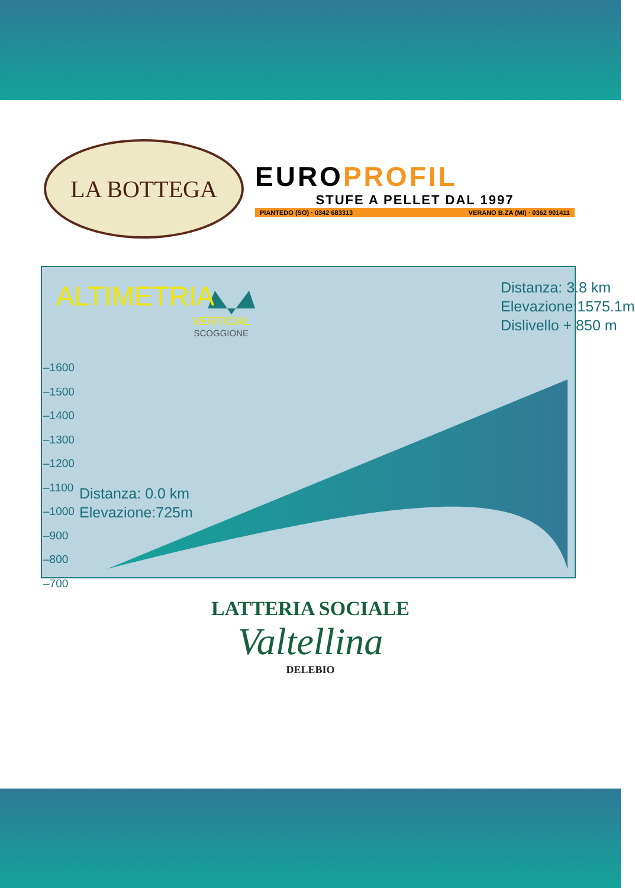LA BOTTEGA
EUROPROFIL
STUFE A PELLET DAL 1997
PIANTEDO (SO) · 0342 683313 VERANO B.ZA (MI) · 0362 901411
ALTIMETRIA
VERTICAL
SCOGGIONE
–1600
–1500
–1400
–1300
–1200
–1100
–1000
–900
–800
–700
Distanza: 3.8 km
Elevazione:1575.1m
Dislivello + 850 m
Distanza: 0.0 km
Elevazione:725m
LATTERIA SOCIALE
Valtellina
DELEBIO